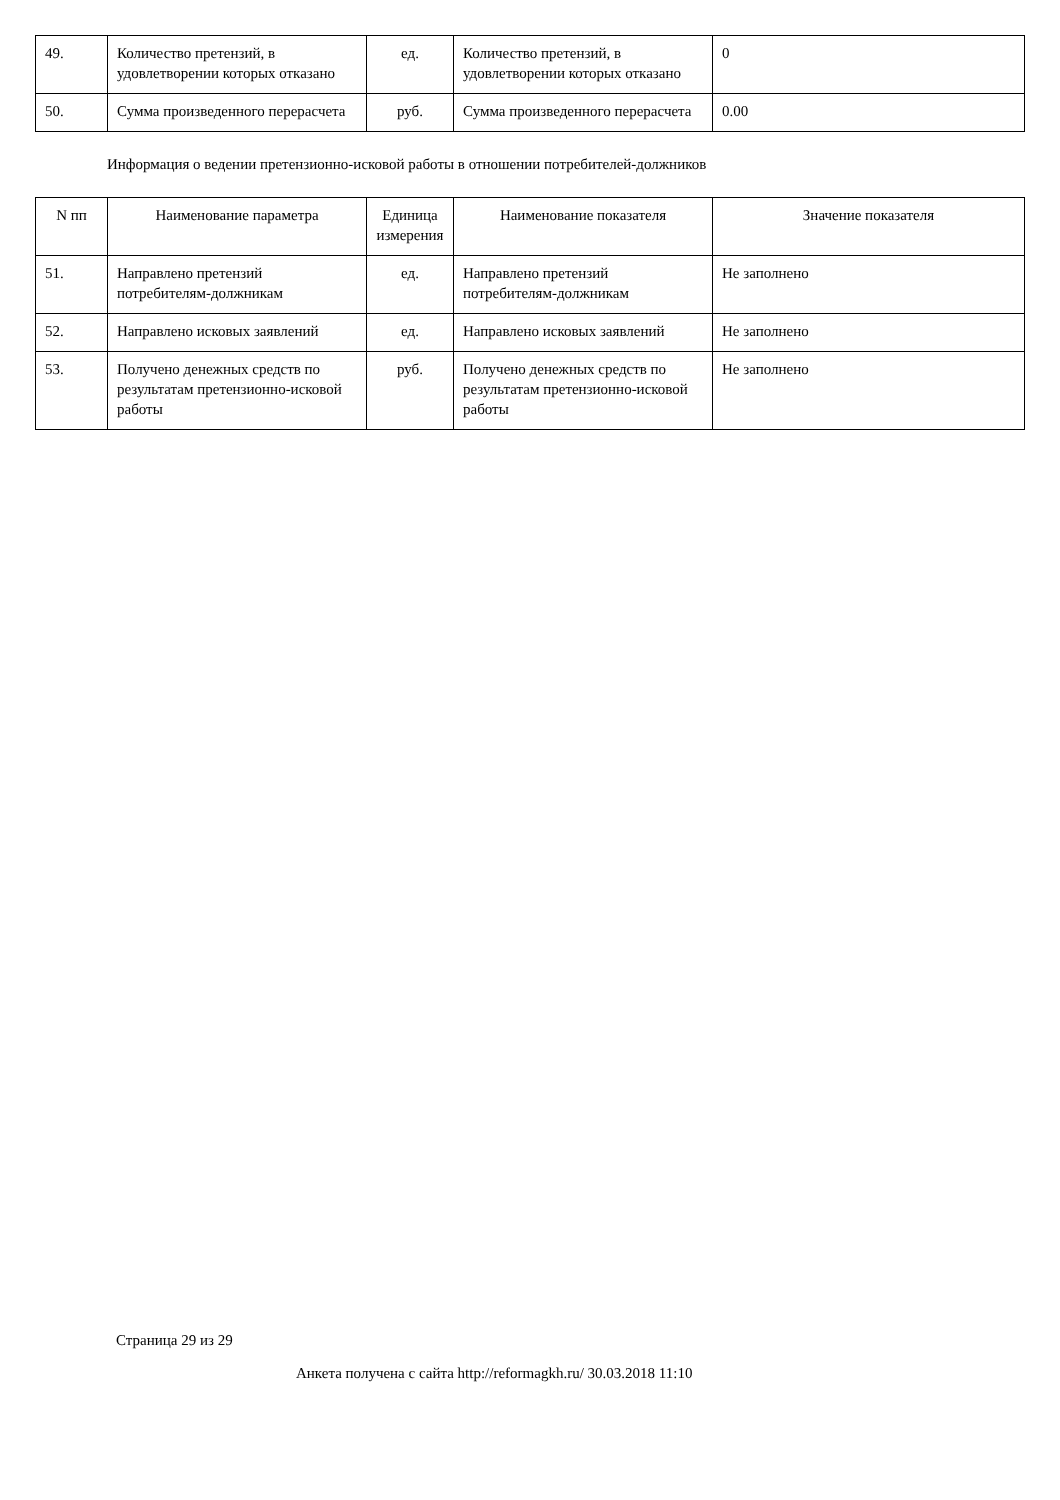| 49. | Количество претензий, в удовлетворении которых отказано | ед. | Количество претензий, в удовлетворении которых отказано | 0 |
| 50. | Сумма произведенного перерасчета | руб. | Сумма произведенного перерасчета | 0.00 |
Информация о ведении претензионно-исковой работы в отношении потребителей-должников
| N пп | Наименование параметра | Единица измерения | Наименование показателя | Значение показателя |
| --- | --- | --- | --- | --- |
| 51. | Направлено претензий потребителям-должникам | ед. | Направлено претензий потребителям-должникам | Не заполнено |
| 52. | Направлено исковых заявлений | ед. | Направлено исковых заявлений | Не заполнено |
| 53. | Получено денежных средств по результатам претензионно-исковой работы | руб. | Получено денежных средств по результатам претензионно-исковой работы | Не заполнено |
Страница 29 из 29
Анкета получена с сайта http://reformagkh.ru/ 30.03.2018 11:10